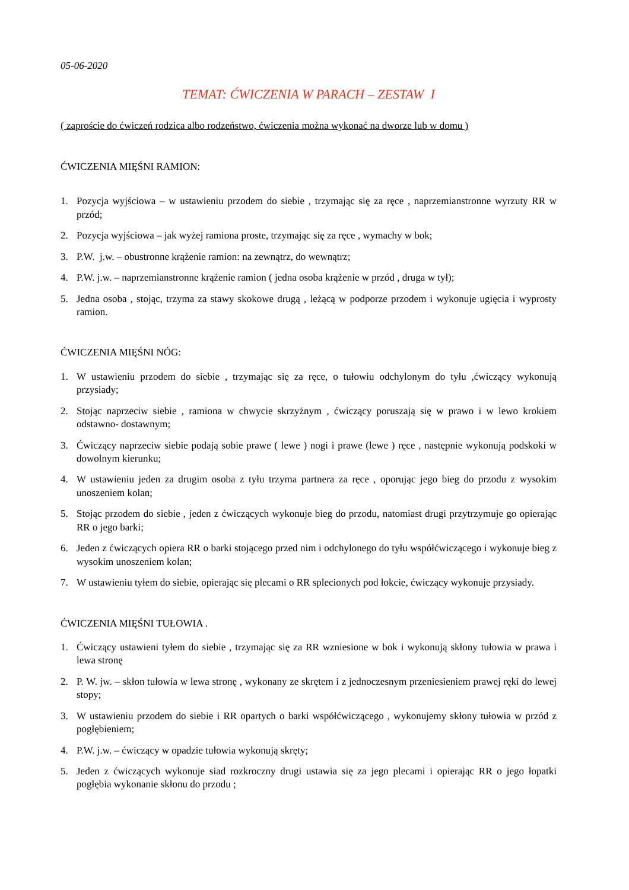05-06-2020
TEMAT: ĆWICZENIA W PARACH – ZESTAW I
( zaproście do ćwiczeń rodzica albo rodzeństwo, ćwiczenia można wykonać na dworze lub w domu )
ĆWICZENIA MIĘŚNI RAMION:
1. Pozycja wyjściowa – w ustawieniu przodem do siebie , trzymając się za ręce , naprzemianstronne wyrzuty RR w przód;
2. Pozycja wyjściowa – jak wyżej ramiona proste, trzymając się za ręce , wymachy w bok;
3. P.W. j.w. – obustronne krążenie ramion: na zewnątrz, do wewnątrz;
4. P.W. j.w. – naprzemianstronne krążenie ramion ( jedna osoba krążenie w przód , druga w tył);
5. Jedna osoba , stojąc, trzyma za stawy skokowe drugą , leżącą w podporze przodem i wykonuje ugięcia i wyprosty ramion.
ĆWICZENIA MIĘŚNI NÓG:
1. W ustawieniu przodem do siebie , trzymając się za ręce, o tułowiu odchylonym do tyłu ,ćwiczący wykonują przysiady;
2. Stojąc naprzeciw siebie , ramiona w chwycie skrzyżnym , ćwiczący poruszają się w prawo i w lewo krokiem odstawno- dostawnym;
3. Ćwiczący naprzeciw siebie podają sobie prawe ( lewe ) nogi i prawe (lewe ) ręce , następnie wykonują podskoki w dowolnym kierunku;
4. W ustawieniu jeden za drugim osoba z tyłu trzyma partnera za ręce , oporując jego bieg do przodu z wysokim unoszeniem kolan;
5. Stojąc przodem do siebie , jeden z ćwiczących wykonuje bieg do przodu, natomiast drugi przytrzymuje go opierając RR o jego barki;
6. Jeden z ćwiczących opiera RR o barki stojącego przed nim i odchylonego do tyłu współćwiczącego i wykonuje bieg z wysokim unoszeniem kolan;
7. W ustawieniu tyłem do siebie, opierając się plecami o RR splecionych pod łokcie, ćwiczący wykonuje przysiady.
ĆWICZENIA MIĘŚNI TUŁOWIA .
1. Ćwiczący ustawieni tyłem do siebie , trzymając się za RR wzniesione w bok i wykonują skłony tułowia w prawa i lewa stronę
2. P. W. jw. – skłon tułowia w lewa stronę , wykonany ze skrętem i z jednoczesnym przeniesieniem prawej ręki do lewej stopy;
3. W ustawieniu przodem do siebie i RR opartych o barki współćwiczącego , wykonujemy skłony tułowia w przód z pogłębieniem;
4. P.W. j.w. – ćwiczący w opadzie tułowia wykonują skręty;
5. Jeden z ćwiczących wykonuje siad rozkroczny drugi ustawia się za jego plecami i opierając RR o jego łopatki pogłębia wykonanie skłonu do przodu ;